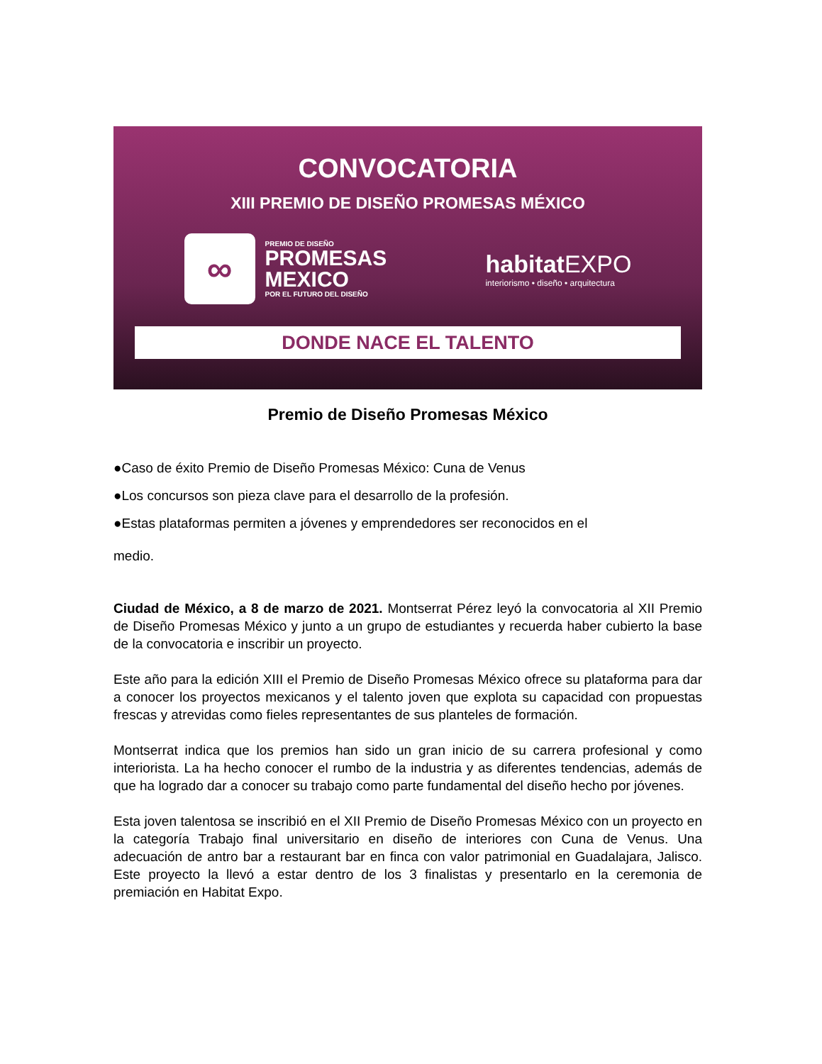CONVOCATORIA
XIII PREMIO DE DISEÑO PROMESAS MÉXICO
∞
PREMIO DE DISEÑO
PROMESAS
MEXICO
POR EL FUTURO DEL DISEÑO
habitat EXPO
interiorismo • diseño • arquitectura
DONDE NACE EL TALENTO
Premio de Diseño Promesas México
●Caso de éxito Premio de Diseño Promesas México: Cuna de Venus
●Los concursos son pieza clave para el desarrollo de la profesión.
●Estas plataformas permiten a jóvenes y emprendedores ser reconocidos en el
medio.
Ciudad de México, a 8 de marzo de 2021. Montserrat Pérez leyó la convocatoria al XII Premio de Diseño Promesas México y junto a un grupo de estudiantes y recuerda haber cubierto la base de la convocatoria e inscribir un proyecto.
Este año para la edición XIII el Premio de Diseño Promesas México ofrece su plataforma para dar a conocer los proyectos mexicanos y el talento joven que explota su capacidad con propuestas frescas y atrevidas como fieles representantes de sus planteles de formación.
Montserrat indica que los premios han sido un gran inicio de su carrera profesional y como interiorista. La ha hecho conocer el rumbo de la industria y as diferentes tendencias, además de que ha logrado dar a conocer su trabajo como parte fundamental del diseño hecho por jóvenes.
Esta joven talentosa se inscribió en el XII Premio de Diseño Promesas México con un proyecto en la categoría Trabajo final universitario en diseño de interiores con Cuna de Venus. Una adecuación de antro bar a restaurant bar en finca con valor patrimonial en Guadalajara, Jalisco. Este proyecto la llevó a estar dentro de los 3 finalistas y presentarlo en la ceremonia de premiación en Habitat Expo.